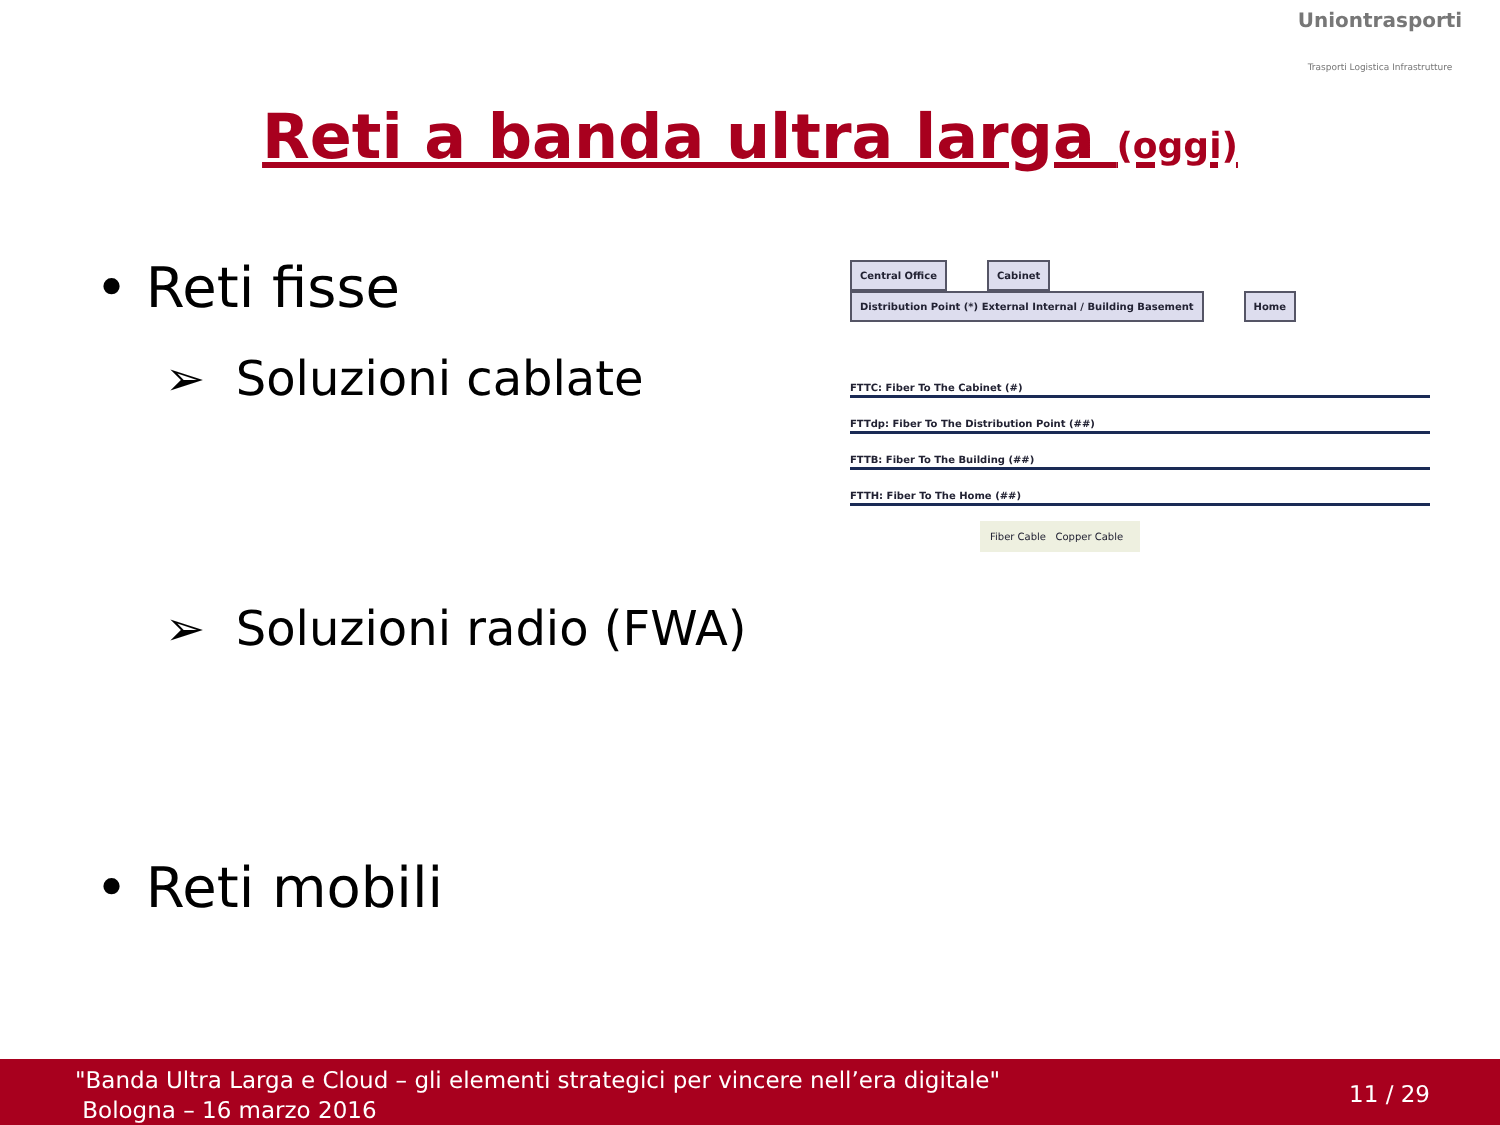Uniontrasporti
Trasporti Logistica Infrastrutture
Reti a banda ultra larga (oggi)
• Reti fisse
➢ Soluzioni cablate
➢ Soluzioni radio (FWA)
• Reti mobili
Central Office Cabinet Distribution Point (*) External Internal / Building Basement Home
FTTC: Fiber To The Cabinet (#)
FTTdp: Fiber To The Distribution Point (##)
FTTB: Fiber To The Building (##)
FTTH: Fiber To The Home (##)
Fiber Cable Copper Cable
"Banda Ultra Larga e Cloud – gli elementi strategici per vincere nell’era digitale"
Bologna – 16 marzo 2016
11 / 29